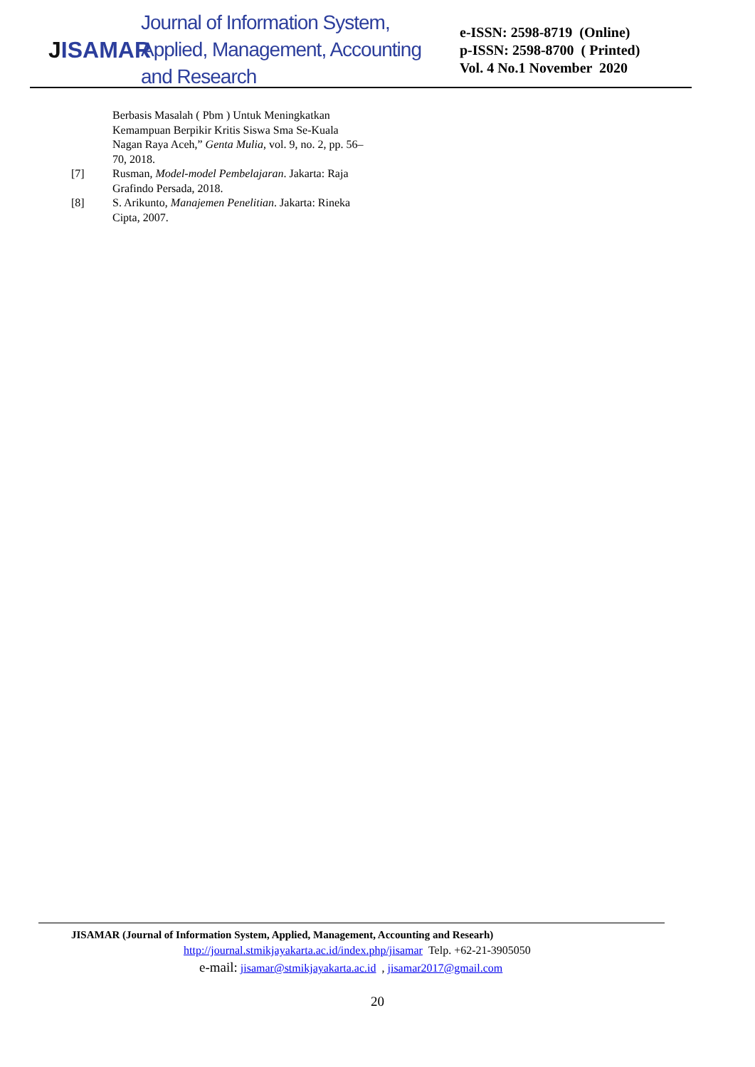JISAMAR
Journal of Information System, Applied, Management, Accounting and Research
e-ISSN: 2598-8719 (Online)
p-ISSN: 2598-8700 ( Printed)
Vol. 4 No.1 November 2020
Berbasis Masalah ( Pbm ) Untuk Meningkatkan Kemampuan Berpikir Kritis Siswa Sma Se-Kuala Nagan Raya Aceh,” Genta Mulia, vol. 9, no. 2, pp. 56–70, 2018.
[7] Rusman, Model-model Pembelajaran. Jakarta: Raja Grafindo Persada, 2018.
[8] S. Arikunto, Manajemen Penelitian. Jakarta: Rineka Cipta, 2007.
JISAMAR (Journal of Information System, Applied, Management, Accounting and Researh)
http://journal.stmikjayakarta.ac.id/index.php/jisamar Telp. +62-21-3905050
e-mail: jisamar@stmikjayakarta.ac.id , jisamar2017@gmail.com
20